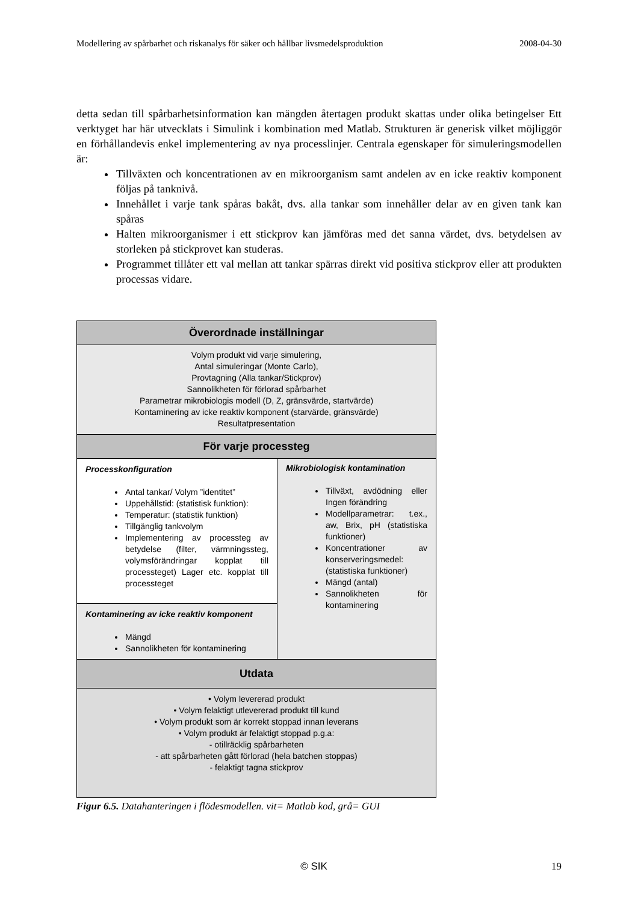Modellering av spårbarhet och riskanalys för säker och hållbar livsmedelsproduktion 2008-04-30
detta sedan till spårbarhetsinformation kan mängden återtagen produkt skattas under olika betingelser Ett verktyget har här utvecklats i Simulink i kombination med Matlab. Strukturen är generisk vilket möjliggör en förhållandevis enkel implementering av nya processlinjer. Centrala egenskaper för simuleringsmodellen är:
Tillväxten och koncentrationen av en mikroorganism samt andelen av en icke reaktiv komponent följas på tanknivå.
Innehållet i varje tank spåras bakåt, dvs. alla tankar som innehåller delar av en given tank kan spåras
Halten mikroorganismer i ett stickprov kan jämföras med det sanna värdet, dvs. betydelsen av storleken på stickprovet kan studeras.
Programmet tillåter ett val mellan att tankar spärras direkt vid positiva stickprov eller att produkten processas vidare.
Överordnade inställningar
Volym produkt vid varje simulering,
Antal simuleringar (Monte Carlo),
Provtagning (Alla tankar/Stickprov)
Sannolikheten för förlorad spårbarhet
Parametrar mikrobiologis modell (D, Z, gränsvärde, startvärde)
Kontaminering av icke reaktiv komponent (starvärde, gränsvärde)
Resultatpresentation
För varje processteg
Processkonfiguration
Antal tankar/ Volym ”identitet”
Uppehållstid: (statistisk funktion):
Temperatur: (statistik funktion)
Tillgänglig tankvolym
Implementering av processteg av betydelse (filter, värmningssteg, volymsförändringar kopplat till processteget) Lager etc. kopplat till processteget
Kontaminering av icke reaktiv komponent
Mängd
Sannolikheten för kontaminering
Mikrobiologisk kontamination
Tillväxt, avdödning eller Ingen förändring
Modellparametrar: t.ex., aw, Brix, pH (statistiska funktioner)
Koncentrationer av konserveringsmedel:(statistiska funktioner)
Mängd (antal)
Sannolikheten för kontaminering
Utdata
• Volym levererad produkt
• Volym felaktigt utlevererad produkt till kund
• Volym produkt som är korrekt stoppad innan leverans
• Volym produkt är felaktigt stoppad p.g.a:
- otillräcklig spårbarheten
- att spårbarheten gått förlorad (hela batchen stoppas)
- felaktigt tagna stickprov
Figur 6.5. Datahanteringen i flödesmodellen. vit= Matlab kod, grå= GUI
© SIK 19